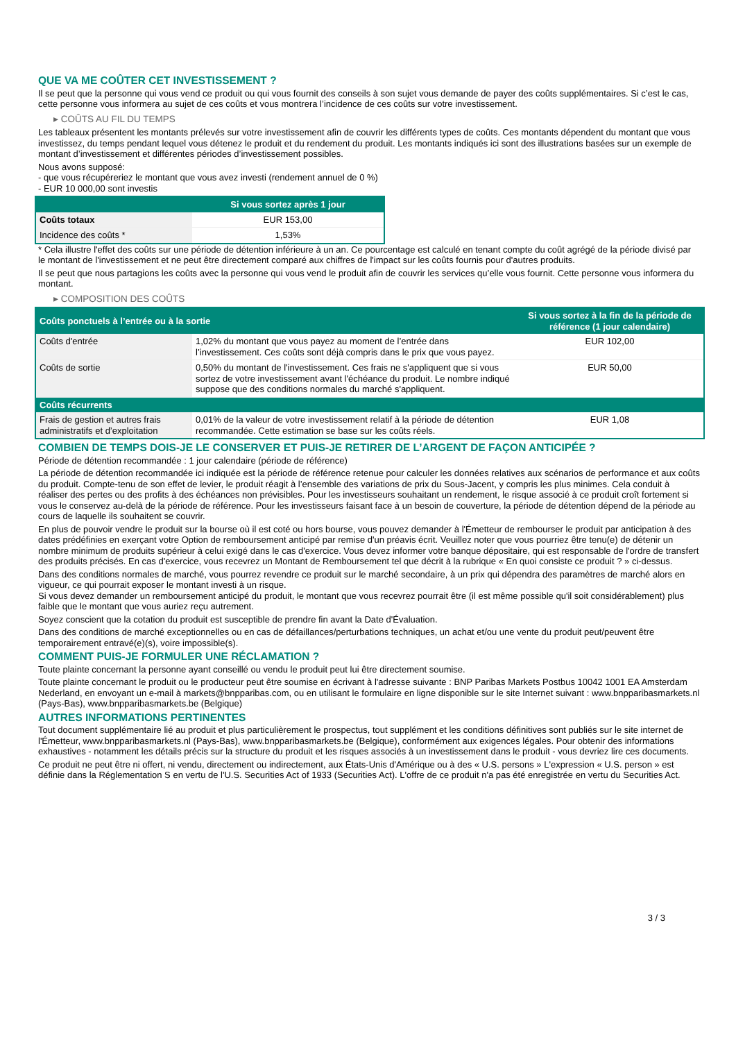QUE VA ME COÛTER CET INVESTISSEMENT ?
Il se peut que la personne qui vous vend ce produit ou qui vous fournit des conseils à son sujet vous demande de payer des coûts supplémentaires. Si c’est le cas, cette personne vous informera au sujet de ces coûts et vous montrera l’incidence de ces coûts sur votre investissement.
▸ COÛTS AU FIL DU TEMPS
Les tableaux présentent les montants prélevés sur votre investissement afin de couvrir les différents types de coûts. Ces montants dépendent du montant que vous investissez, du temps pendant lequel vous détenez le produit et du rendement du produit. Les montants indiqués ici sont des illustrations basées sur un exemple de montant d’investissement et différentes périodes d’investissement possibles.
Nous avons supposé:
- que vous récupéreriez le montant que vous avez investi (rendement annuel de 0 %)
- EUR 10 000,00 sont investis
| | Si vous sortez après 1 jour |
| --- | --- |
| Coûts totaux | EUR 153,00 |
| Incidence des coûts * | 1,53% |
* Cela illustre l'effet des coûts sur une période de détention inférieure à un an. Ce pourcentage est calculé en tenant compte du coût agrégé de la période divisé par le montant de l'investissement et ne peut être directement comparé aux chiffres de l'impact sur les coûts fournis pour d'autres produits.
Il se peut que nous partagions les coûts avec la personne qui vous vend le produit afin de couvrir les services qu’elle vous fournit. Cette personne vous informera du montant.
▸ COMPOSITION DES COÛTS
| Coûts ponctuels à l’entrée ou à la sortie | | Si vous sortez à la fin de la période de référence (1 jour calendaire) |
| --- | --- | --- |
| Coûts d'entrée | 1,02% du montant que vous payez au moment de l’entrée dans l’investissement. Ces coûts sont déjà compris dans le prix que vous payez. | EUR 102,00 |
| Coûts de sortie | 0,50% du montant de l'investissement. Ces frais ne s'appliquent que si vous sortez de votre investissement avant l'échéance du produit. Le nombre indiqué suppose que des conditions normales du marché s'appliquent. | EUR 50,00 |
| Coûts récurrents | | |
| Frais de gestion et autres frais administratifs et d’exploitation | 0,01% de la valeur de votre investissement relatif à la période de détention recommandée. Cette estimation se base sur les coûts réels. | EUR 1,08 |
COMBIEN DE TEMPS DOIS-JE LE CONSERVER ET PUIS-JE RETIRER DE L’ARGENT DE FAÇON ANTICIPÉE ?
Période de détention recommandée : 1 jour calendaire (période de référence)
La période de détention recommandée ici indiquée est la période de référence retenue pour calculer les données relatives aux scénarios de performance et aux coûts du produit. Compte-tenu de son effet de levier, le produit réagit à l’ensemble des variations de prix du Sous-Jacent, y compris les plus minimes. Cela conduit à réaliser des pertes ou des profits à des échéances non prévisibles. Pour les investisseurs souhaitant un rendement, le risque associé à ce produit croît fortement si vous le conservez au-delà de la période de référence. Pour les investisseurs faisant face à un besoin de couverture, la période de détention dépend de la période au cours de laquelle ils souhaitent se couvrir.
En plus de pouvoir vendre le produit sur la bourse où il est coté ou hors bourse, vous pouvez demander à l'Émetteur de rembourser le produit par anticipation à des dates prédéfinies en exerçant votre Option de remboursement anticipé par remise d'un préavis écrit. Veuillez noter que vous pourriez être tenu(e) de détenir un nombre minimum de produits supérieur à celui exigé dans le cas d'exercice. Vous devez informer votre banque dépositaire, qui est responsable de l'ordre de transfert des produits précisés. En cas d'exercice, vous recevrez un Montant de Remboursement tel que décrit à la rubrique « En quoi consiste ce produit ? » ci-dessus.
Dans des conditions normales de marché, vous pourrez revendre ce produit sur le marché secondaire, à un prix qui dépendra des paramètres de marché alors en vigueur, ce qui pourrait exposer le montant investi à un risque.
Si vous devez demander un remboursement anticipé du produit, le montant que vous recevrez pourrait être (il est même possible qu'il soit considérablement) plus faible que le montant que vous auriez reçu autrement.
Soyez conscient que la cotation du produit est susceptible de prendre fin avant la Date d'Évaluation.
Dans des conditions de marché exceptionnelles ou en cas de défaillances/perturbations techniques, un achat et/ou une vente du produit peut/peuvent être temporairement entravé(e)(s), voire impossible(s).
COMMENT PUIS-JE FORMULER UNE RÉCLAMATION ?
Toute plainte concernant la personne ayant conseillé ou vendu le produit peut lui être directement soumise.
Toute plainte concernant le produit ou le producteur peut être soumise en écrivant à l'adresse suivante : BNP Paribas Markets Postbus 10042 1001 EA Amsterdam Nederland, en envoyant un e-mail à markets@bnpparibas.com, ou en utilisant le formulaire en ligne disponible sur le site Internet suivant : www.bnpparibasmarkets.nl (Pays-Bas), www.bnpparibasmarkets.be (Belgique)
AUTRES INFORMATIONS PERTINENTES
Tout document supplémentaire lié au produit et plus particulièrement le prospectus, tout supplément et les conditions définitives sont publiés sur le site internet de l'Émetteur, www.bnpparibasmarkets.nl (Pays-Bas), www.bnpparibasmarkets.be (Belgique), conformément aux exigences légales. Pour obtenir des informations exhaustives - notamment les détails précis sur la structure du produit et les risques associés à un investissement dans le produit - vous devriez lire ces documents.
Ce produit ne peut être ni offert, ni vendu, directement ou indirectement, aux États-Unis d'Amérique ou à des « U.S. persons » L'expression « U.S. person » est définie dans la Réglementation S en vertu de l'U.S. Securities Act of 1933 (Securities Act). L'offre de ce produit n'a pas été enregistrée en vertu du Securities Act.
3 / 3